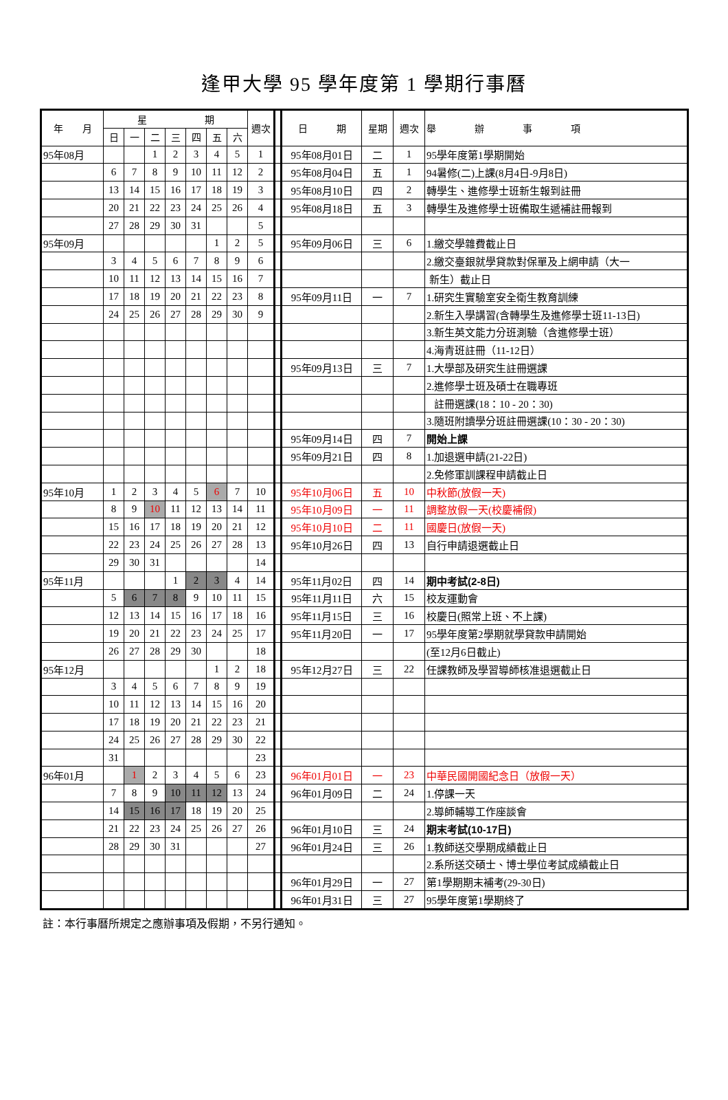逢甲大學 95 學年度第 1 學期行事曆
| 年 月 | 星 期 | | | | | | | 週次 | | 日 期 | 星期 | 週次 | 舉 辦 事 項 |
| | 日 | 一 | 二 | 三 | 四 | 五 | 六 | | | | | | |
| 95年08月 | | | 1 | 2 | 3 | 4 | 5 | 1 | | 95年08月01日 | 二 | 1 | 95學年度第1學期開始 |
| | 6 | 7 | 8 | 9 | 10 | 11 | 12 | 2 | | 95年08月04日 | 五 | 1 | 94暑修(二)上課(8月4日-9月8日) |
| | 13 | 14 | 15 | 16 | 17 | 18 | 19 | 3 | | 95年08月10日 | 四 | 2 | 轉學生、進修學士班新生報到註冊 |
| | 20 | 21 | 22 | 23 | 24 | 25 | 26 | 4 | | 95年08月18日 | 五 | 3 | 轉學生及進修學士班備取生遞補註冊報到 |
| | 27 | 28 | 29 | 30 | 31 | | | 5 | | | | | |
| 95年09月 | | | | | | 1 | 2 | 5 | | 95年09月06日 | 三 | 6 | 1.繳交學雜費截止日 |
| | 3 | 4 | 5 | 6 | 7 | 8 | 9 | 6 | | | | | 2.繳交臺銀就學貸款對保單及上網申請（大一 |
| | 10 | 11 | 12 | 13 | 14 | 15 | 16 | 7 | | | | | 新生）截止日 |
| | 17 | 18 | 19 | 20 | 21 | 22 | 23 | 8 | | 95年09月11日 | 一 | 7 | 1.研究生實驗室安全衛生教育訓練 |
| | 24 | 25 | 26 | 27 | 28 | 29 | 30 | 9 | | | | | 2.新生入學講習(含轉學生及進修學士班11-13日) |
| | | | | | | | | | | | | | 3.新生英文能力分班測驗（含進修學士班） |
| | | | | | | | | | | | | | 4.海青班註冊（11-12日） |
| | | | | | | | | | | 95年09月13日 | 三 | 7 | 1.大學部及研究生註冊選課 |
| | | | | | | | | | | | | | 2.進修學士班及碩士在職專班 |
| | | | | | | | | | | | | | 註冊選課(18：10 - 20：30) |
| | | | | | | | | | | | | | 3.隨班附讀學分班註冊選課(10：30 - 20：30) |
| | | | | | | | | | | 95年09月14日 | 四 | 7 | 開始上課 |
| | | | | | | | | | | 95年09月21日 | 四 | 8 | 1.加退選申請(21-22日) |
| | | | | | | | | | | | | | 2.免修軍訓課程申請截止日 |
| 95年10月 | 1 | 2 | 3 | 4 | 5 | 6 | 7 | 10 | | 95年10月06日 | 五 | 10 | 中秋節(放假一天) |
| | 8 | 9 | 10 | 11 | 12 | 13 | 14 | 11 | | 95年10月09日 | 一 | 11 | 調整放假一天(校慶補假) |
| | 15 | 16 | 17 | 18 | 19 | 20 | 21 | 12 | | 95年10月10日 | 二 | 11 | 國慶日(放假一天) |
| | 22 | 23 | 24 | 25 | 26 | 27 | 28 | 13 | | 95年10月26日 | 四 | 13 | 自行申請退選截止日 |
| | 29 | 30 | 31 | | | | | 14 | | | | | |
| 95年11月 | | | | 1 | 2 | 3 | 4 | 14 | | 95年11月02日 | 四 | 14 | 期中考試(2-8日) |
| | 5 | 6 | 7 | 8 | 9 | 10 | 11 | 15 | | 95年11月11日 | 六 | 15 | 校友運動會 |
| | 12 | 13 | 14 | 15 | 16 | 17 | 18 | 16 | | 95年11月15日 | 三 | 16 | 校慶日(照常上班、不上課) |
| | 19 | 20 | 21 | 22 | 23 | 24 | 25 | 17 | | 95年11月20日 | 一 | 17 | 95學年度第2學期就學貸款申請開始 |
| | 26 | 27 | 28 | 29 | 30 | | | 18 | | | | | (至12月6日截止) |
| 95年12月 | | | | | | 1 | 2 | 18 | | 95年12月27日 | 三 | 22 | 任課教師及學習導師核准退選截止日 |
| | 3 | 4 | 5 | 6 | 7 | 8 | 9 | 19 | | | | | |
| | 10 | 11 | 12 | 13 | 14 | 15 | 16 | 20 | | | | | |
| | 17 | 18 | 19 | 20 | 21 | 22 | 23 | 21 | | | | | |
| | 24 | 25 | 26 | 27 | 28 | 29 | 30 | 22 | | | | | |
| | 31 | | | | | | | 23 | | | | | |
| 96年01月 | | 1 | 2 | 3 | 4 | 5 | 6 | 23 | | 96年01月01日 | 一 | 23 | 中華民國開國紀念日（放假一天） |
| | 7 | 8 | 9 | 10 | 11 | 12 | 13 | 24 | | 96年01月09日 | 二 | 24 | 1.停課一天 |
| | 14 | 15 | 16 | 17 | 18 | 19 | 20 | 25 | | | | | 2.導師輔導工作座談會 |
| | 21 | 22 | 23 | 24 | 25 | 26 | 27 | 26 | | 96年01月10日 | 三 | 24 | 期末考試(10-17日) |
| | 28 | 29 | 30 | 31 | | | | 27 | | 96年01月24日 | 三 | 26 | 1.教師送交學期成績截止日 |
| | | | | | | | | | | | | | 2.系所送交碩士、博士學位考試成績截止日 |
| | | | | | | | | | | 96年01月29日 | 一 | 27 | 第1學期期末補考(29-30日) |
| | | | | | | | | | | 96年01月31日 | 三 | 27 | 95學年度第1學期終了 |
註：本行事曆所規定之應辦事項及假期，不另行通知。